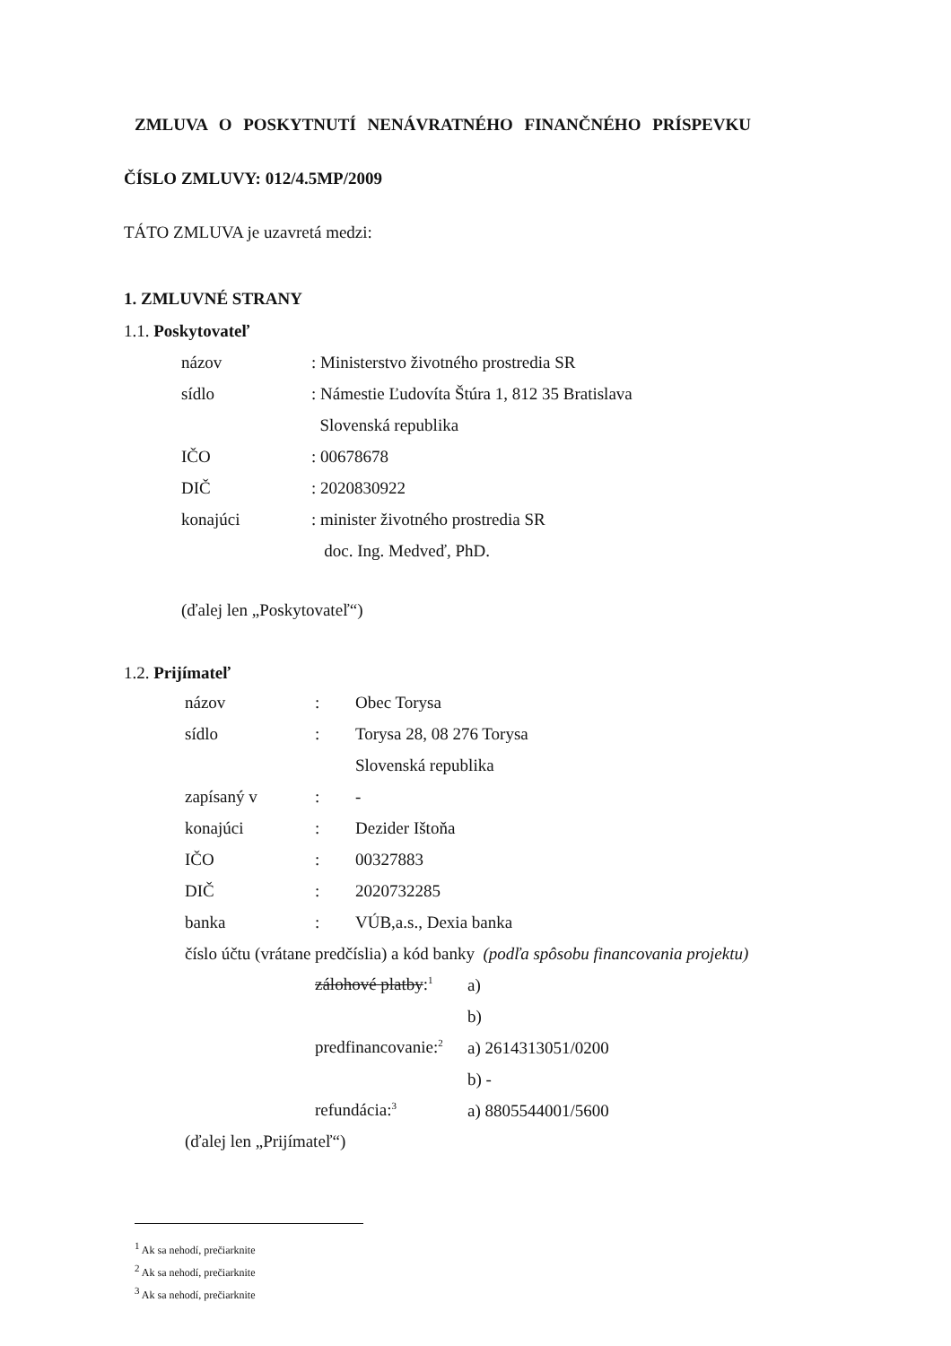ZMLUVA O POSKYTNUTÍ NENÁVRATNÉHO FINANČNÉHO PRÍSPEVKU
ČÍSLO ZMLUVY: 012/4.5MP/2009
TÁTO ZMLUVA je uzavretá medzi:
1. ZMLUVNÉ STRANY
1.1. Poskytovateľ
názov: Ministerstvo životného prostredia SR
sídlo: Námestie Ľudovíta Štúra 1, 812 35 Bratislava
Slovenská republika
IČO: 00678678
DIČ: 2020830922
konajúci: minister životného prostredia SR
doc. Ing. Medveď, PhD.
(ďalej len „Poskytovateľ“)
1.2. Prijímateľ
názov: Obec Torysa
sídlo: Torysa 28, 08 276 Torysa
Slovenská republika
zapísaný v: -
konajúci: Dezider Ištoňa
IČO: 00327883
DIČ: 2020732285
banka: VÚB,a.s., Dexia banka
číslo účtu (vrátane predčíslia) a kód banky (podľa spôsobu financovania projektu)
zálohové platby:<sup>1</sup> a)
b)
predfinancovanie:<sup>2</sup> a) 2614313051/0200
b) -
refundácia:<sup>3</sup> a) 8805544001/5600
(ďalej len „Prijímateľ“)
<sup>1</sup> Ak sa nehodí, prečiarknite
<sup>2</sup> Ak sa nehodí, prečiarknite
<sup>3</sup> Ak sa nehodí, prečiarknite